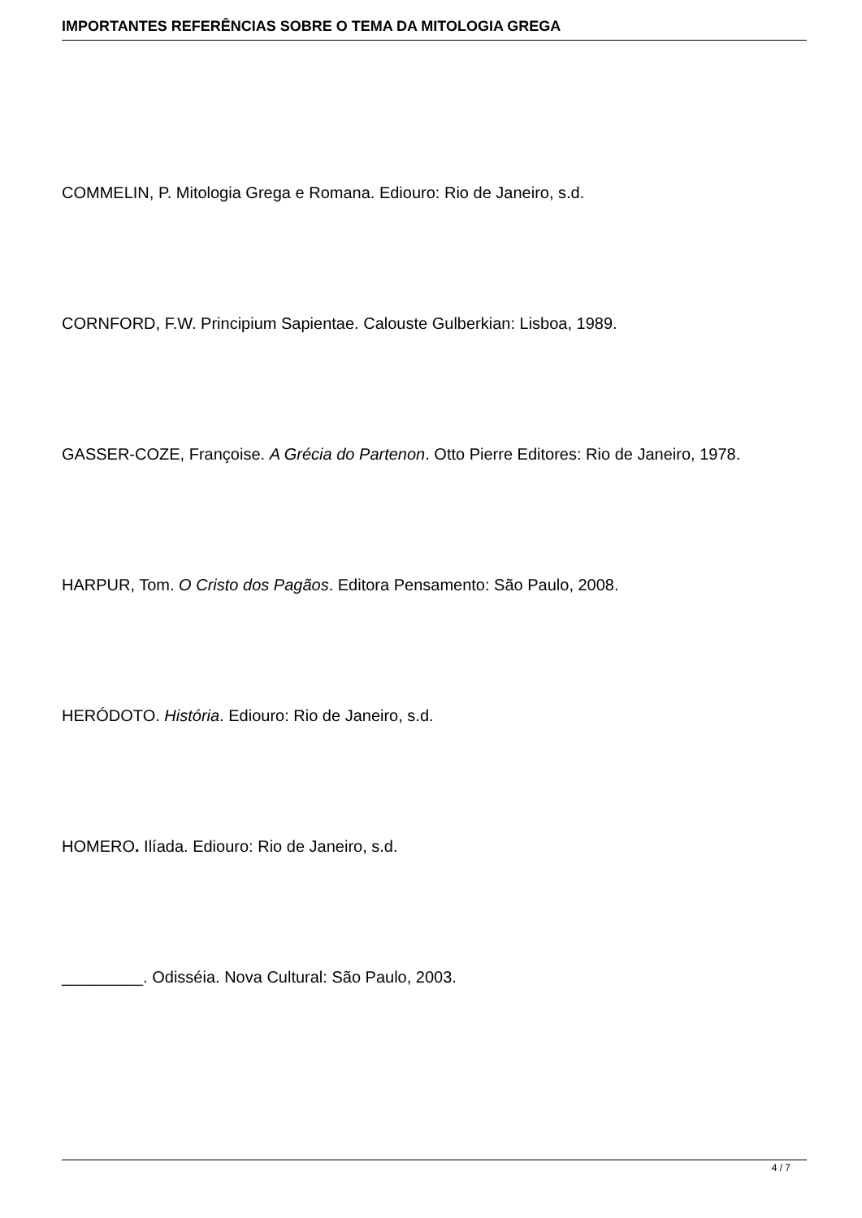IMPORTANTES REFERÊNCIAS SOBRE O TEMA DA MITOLOGIA GREGA
COMMELIN, P. Mitologia Grega e Romana. Ediouro: Rio de Janeiro, s.d.
CORNFORD, F.W. Principium Sapientae. Calouste Gulberkian: Lisboa, 1989.
GASSER-COZE, Françoise. A Grécia do Partenon. Otto Pierre Editores: Rio de Janeiro, 1978.
HARPUR, Tom. O Cristo dos Pagãos. Editora Pensamento: São Paulo, 2008.
HERÓDOTO. História. Ediouro: Rio de Janeiro, s.d.
HOMERO. Ilíada. Ediouro: Rio de Janeiro, s.d.
_________. Odisséia. Nova Cultural: São Paulo, 2003.
4 / 7